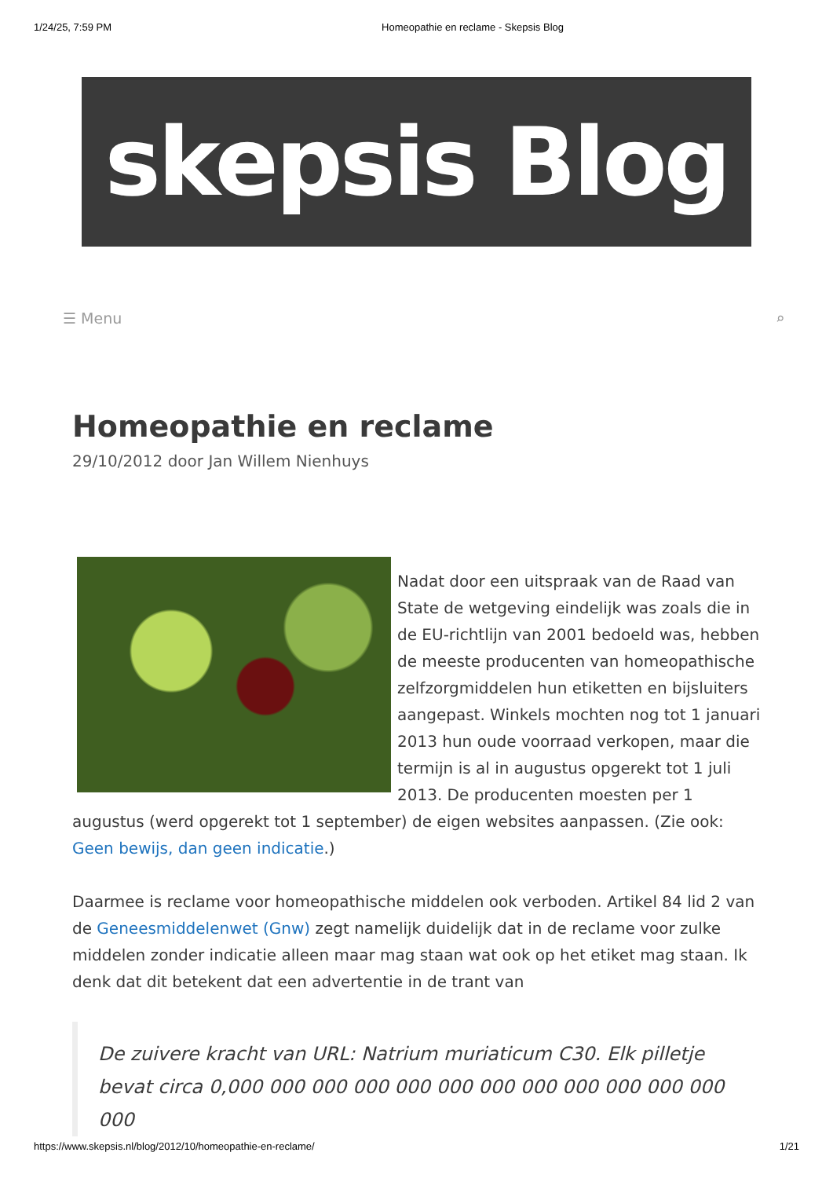1/24/25, 7:59 PM Homeopathie en reclame - Skepsis Blog
skepsis Blog
☰ Menu ⌕
Homeopathie en reclame
29/10/2012 door Jan Willem Nienhuys
Nadat door een uitspraak van de Raad van State de wetgeving eindelijk was zoals die in de EU-richtlijn van 2001 bedoeld was, hebben de meeste producenten van homeopathische zelfzorgmiddelen hun etiketten en bijsluiters aangepast. Winkels mochten nog tot 1 januari 2013 hun oude voorraad verkopen, maar die termijn is al in augustus opgerekt tot 1 juli 2013. De producenten moesten per 1 augustus (werd opgerekt tot 1 september) de eigen websites aanpassen. (Zie ook: Geen bewijs, dan geen indicatie.)
Daarmee is reclame voor homeopathische middelen ook verboden. Artikel 84 lid 2 van de Geneesmiddelenwet (Gnw) zegt namelijk duidelijk dat in de reclame voor zulke middelen zonder indicatie alleen maar mag staan wat ook op het etiket mag staan. Ik denk dat dit betekent dat een advertentie in de trant van
De zuivere kracht van URL: Natrium muriaticum C30. Elk pilletje bevat circa 0,000 000 000 000 000 000 000 000 000 000 000 000 000
https://www.skepsis.nl/blog/2012/10/homeopathie-en-reclame/ 1/21